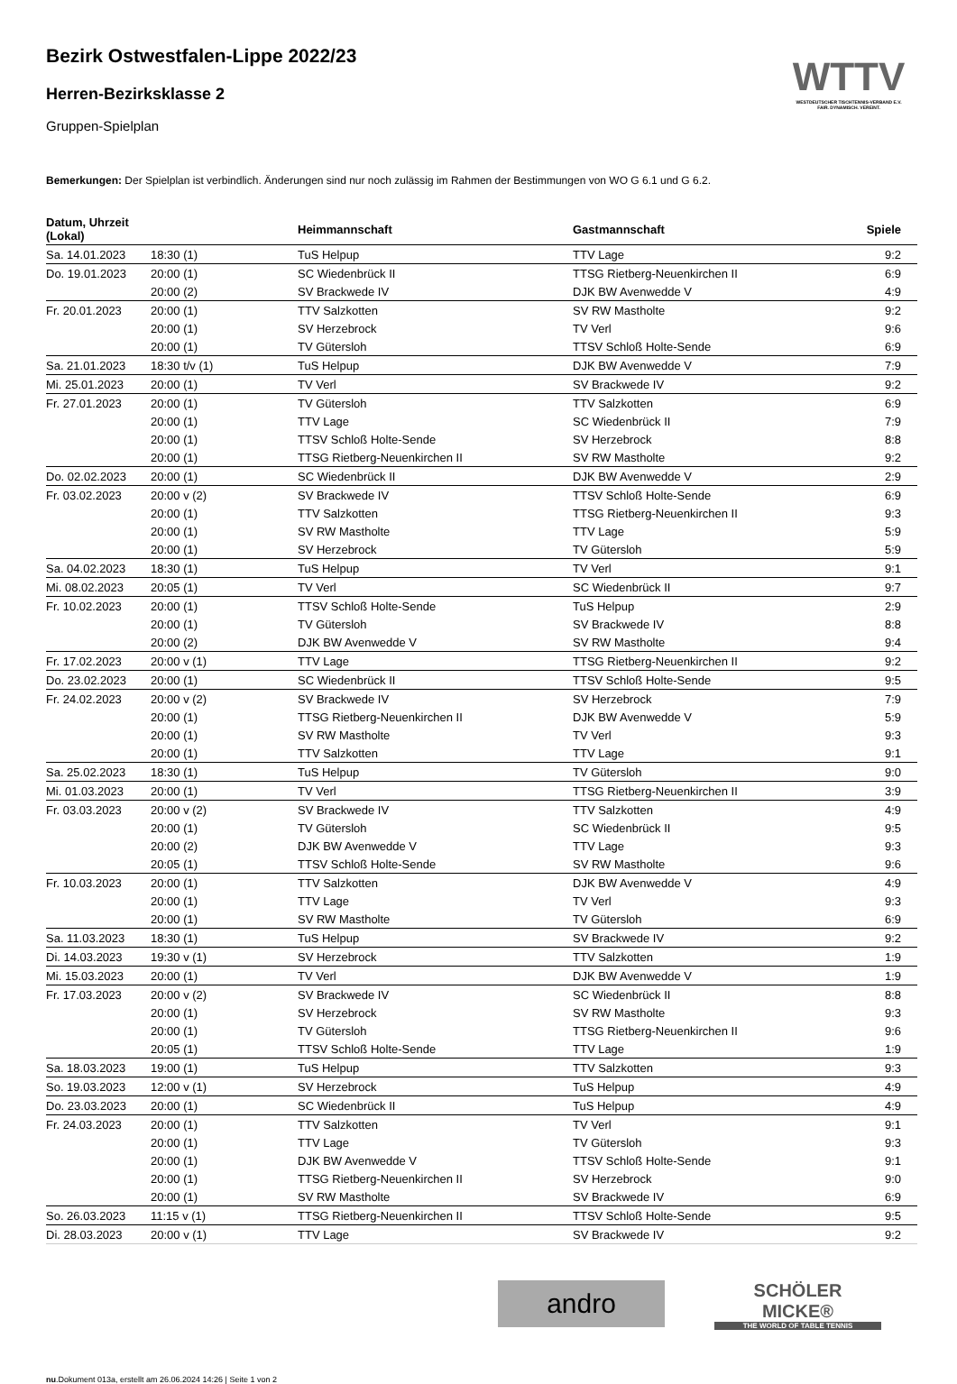WTTV
WESTDEUTSCHER TISCHTENNIS-VERBAND E.V.
FAIR. DYNAMISCH. VEREINT.
Bezirk Ostwestfalen-Lippe 2022/23
Herren-Bezirksklasse 2
Gruppen-Spielplan
Bemerkungen: Der Spielplan ist verbindlich. Änderungen sind nur noch zulässig im Rahmen der Bestimmungen von WO G 6.1 und G 6.2.
| Datum, Uhrzeit (Lokal) | | Heimmannschaft | Gastmannschaft | Spiele |
| --- | --- | --- | --- | --- |
| Sa. 14.01.2023 | 18:30 (1) | TuS Helpup | TTV Lage | 9:2 |
| Do. 19.01.2023 | 20:00 (1) | SC Wiedenbrück II | TTSG Rietberg-Neuenkirchen II | 6:9 |
| | 20:00 (2) | SV Brackwede IV | DJK BW Avenwedde V | 4:9 |
| Fr. 20.01.2023 | 20:00 (1) | TTV Salzkotten | SV RW Mastholte | 9:2 |
| | 20:00 (1) | SV Herzebrock | TV Verl | 9:6 |
| | 20:00 (1) | TV Gütersloh | TTSV Schloß Holte-Sende | 6:9 |
| Sa. 21.01.2023 | 18:30 t/v (1) | TuS Helpup | DJK BW Avenwedde V | 7:9 |
| Mi. 25.01.2023 | 20:00 (1) | TV Verl | SV Brackwede IV | 9:2 |
| Fr. 27.01.2023 | 20:00 (1) | TV Gütersloh | TTV Salzkotten | 6:9 |
| | 20:00 (1) | TTV Lage | SC Wiedenbrück II | 7:9 |
| | 20:00 (1) | TTSV Schloß Holte-Sende | SV Herzebrock | 8:8 |
| | 20:00 (1) | TTSG Rietberg-Neuenkirchen II | SV RW Mastholte | 9:2 |
| Do. 02.02.2023 | 20:00 (1) | SC Wiedenbrück II | DJK BW Avenwedde V | 2:9 |
| Fr. 03.02.2023 | 20:00 v (2) | SV Brackwede IV | TTSV Schloß Holte-Sende | 6:9 |
| | 20:00 (1) | TTV Salzkotten | TTSG Rietberg-Neuenkirchen II | 9:3 |
| | 20:00 (1) | SV RW Mastholte | TTV Lage | 5:9 |
| | 20:00 (1) | SV Herzebrock | TV Gütersloh | 5:9 |
| Sa. 04.02.2023 | 18:30 (1) | TuS Helpup | TV Verl | 9:1 |
| Mi. 08.02.2023 | 20:05 (1) | TV Verl | SC Wiedenbrück II | 9:7 |
| Fr. 10.02.2023 | 20:00 (1) | TTSV Schloß Holte-Sende | TuS Helpup | 2:9 |
| | 20:00 (1) | TV Gütersloh | SV Brackwede IV | 8:8 |
| | 20:00 (2) | DJK BW Avenwedde V | SV RW Mastholte | 9:4 |
| Fr. 17.02.2023 | 20:00 v (1) | TTV Lage | TTSG Rietberg-Neuenkirchen II | 9:2 |
| Do. 23.02.2023 | 20:00 (1) | SC Wiedenbrück II | TTSV Schloß Holte-Sende | 9:5 |
| Fr. 24.02.2023 | 20:00 v (2) | SV Brackwede IV | SV Herzebrock | 7:9 |
| | 20:00 (1) | TTSG Rietberg-Neuenkirchen II | DJK BW Avenwedde V | 5:9 |
| | 20:00 (1) | SV RW Mastholte | TV Verl | 9:3 |
| | 20:00 (1) | TTV Salzkotten | TTV Lage | 9:1 |
| Sa. 25.02.2023 | 18:30 (1) | TuS Helpup | TV Gütersloh | 9:0 |
| Mi. 01.03.2023 | 20:00 (1) | TV Verl | TTSG Rietberg-Neuenkirchen II | 3:9 |
| Fr. 03.03.2023 | 20:00 v (2) | SV Brackwede IV | TTV Salzkotten | 4:9 |
| | 20:00 (1) | TV Gütersloh | SC Wiedenbrück II | 9:5 |
| | 20:00 (2) | DJK BW Avenwedde V | TTV Lage | 9:3 |
| | 20:05 (1) | TTSV Schloß Holte-Sende | SV RW Mastholte | 9:6 |
| Fr. 10.03.2023 | 20:00 (1) | TTV Salzkotten | DJK BW Avenwedde V | 4:9 |
| | 20:00 (1) | TTV Lage | TV Verl | 9:3 |
| | 20:00 (1) | SV RW Mastholte | TV Gütersloh | 6:9 |
| Sa. 11.03.2023 | 18:30 (1) | TuS Helpup | SV Brackwede IV | 9:2 |
| Di. 14.03.2023 | 19:30 v (1) | SV Herzebrock | TTV Salzkotten | 1:9 |
| Mi. 15.03.2023 | 20:00 (1) | TV Verl | DJK BW Avenwedde V | 1:9 |
| Fr. 17.03.2023 | 20:00 v (2) | SV Brackwede IV | SC Wiedenbrück II | 8:8 |
| | 20:00 (1) | SV Herzebrock | SV RW Mastholte | 9:3 |
| | 20:00 (1) | TV Gütersloh | TTSG Rietberg-Neuenkirchen II | 9:6 |
| | 20:05 (1) | TTSV Schloß Holte-Sende | TTV Lage | 1:9 |
| Sa. 18.03.2023 | 19:00 (1) | TuS Helpup | TTV Salzkotten | 9:3 |
| So. 19.03.2023 | 12:00 v (1) | SV Herzebrock | TuS Helpup | 4:9 |
| Do. 23.03.2023 | 20:00 (1) | SC Wiedenbrück II | TuS Helpup | 4:9 |
| Fr. 24.03.2023 | 20:00 (1) | TTV Salzkotten | TV Verl | 9:1 |
| | 20:00 (1) | TTV Lage | TV Gütersloh | 9:3 |
| | 20:00 (1) | DJK BW Avenwedde V | TTSV Schloß Holte-Sende | 9:1 |
| | 20:00 (1) | TTSG Rietberg-Neuenkirchen II | SV Herzebrock | 9:0 |
| | 20:00 (1) | SV RW Mastholte | SV Brackwede IV | 6:9 |
| So. 26.03.2023 | 11:15 v (1) | TTSG Rietberg-Neuenkirchen II | TTSV Schloß Holte-Sende | 9:5 |
| Di. 28.03.2023 | 20:00 v (1) | TTV Lage | SV Brackwede IV | 9:2 |
andro
SCHÖLER
MICKE®
THE WORLD OF TABLE TENNIS
nu.Dokument 013a, erstellt am 26.06.2024 14:26 | Seite 1 von 2